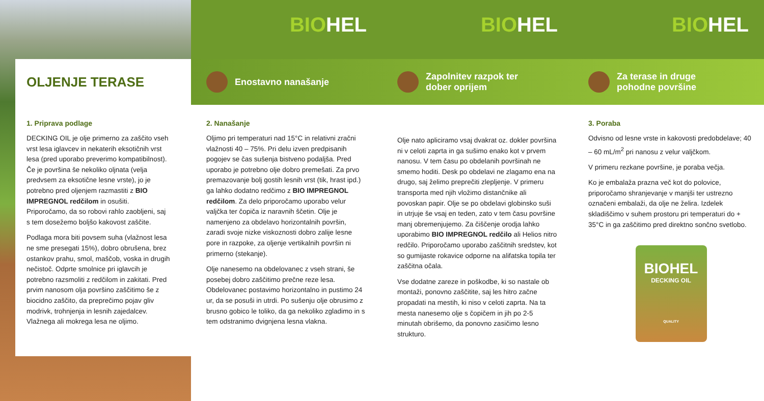BIOHEL BIOHEL BIOHEL
OLJENJE TERASE
Enostavno nanašanje Zapolnitev razpok ter
dober oprijem
Za terase in druge
pohodne površine
1. Priprava podlage
DECKING OIL je olje primerno za zaščito vseh vrst lesa iglavcev in nekaterih eksotičnih vrst lesa (pred uporabo preverimo kompatibilnost). Če je površina še nekoliko oljnata (velja predvsem za eksotične lesne vrste), jo je potrebno pred oljenjem razmastiti z BIO IMPREGNOL redčilom in osušiti. Priporočamo, da so robovi rahlo zaobljeni, saj s tem dosežemo boljšo kakovost zaščite.
Podlaga mora biti povsem suha (vlažnost lesa ne sme presegati 15%), dobro obrušena, brez ostankov prahu, smol, maščob, voska in drugih nečistoč. Odprte smolnice pri iglavcih je potrebno razsmoliti z redčilom in zakitati. Pred prvim nanosom olja površino zaščitimo še z biocidno zaščito, da preprečimo pojav gliv modrivk, trohnjenja in lesnih zajedalcev. Vlažnega ali mokrega lesa ne oljimo.
2. Nanašanje
Oljimo pri temperaturi nad 15°C in relativni zračni vlažnosti 40 – 75%. Pri delu izven predpisanih pogojev se čas sušenja bistveno podaljša. Pred uporabo je potrebno olje dobro premešati. Za prvo premazovanje bolj gostih lesnih vrst (tik, hrast ipd.) ga lahko dodatno redčimo z BIO IMPREGNOL redčilom. Za delo priporočamo uporabo velur valjčka ter čopiča iz naravnih ščetin. Olje je namenjeno za obdelavo horizontalnih površin, zaradi svoje nizke viskoznosti dobro zalije lesne pore in razpoke, za oljenje vertikalnih površin ni primerno (stekanje).
Olje nanesemo na obdelovanec z vseh strani, še posebej dobro zaščitimo prečne reze lesa. Obdelovanec postavimo horizontalno in pustimo 24 ur, da se posuši in utrdi. Po sušenju olje obrusimo z brusno gobico le toliko, da ga nekoliko zgladimo in s tem odstranimo dvignjena lesna vlakna.
Olje nato apliciramo vsaj dvakrat oz. dokler površina ni v celoti zaprta in ga sušimo enako kot v prvem nanosu. V tem času po obdelanih površinah ne smemo hoditi. Desk po obdelavi ne zlagamo ena na drugo, saj želimo preprečiti zlepljenje. V primeru transporta med njih vložimo distančnike ali povoskan papir. Olje se po obdelavi globinsko suši in utrjuje še vsaj en teden, zato v tem času površine manj obremenjujemo. Za čiščenje orodja lahko uporabimo BIO IMPREGNOL redčilo ali Helios nitro redčilo. Priporočamo uporabo zaščitnih sredstev, kot so gumijaste rokavice odporne na alifatska topila ter zaščitna očala.
Vse dodatne zareze in poškodbe, ki so nastale ob montaži, ponovno zaščitite, saj les hitro začne propadati na mestih, ki niso v celoti zaprta. Na ta mesta nanesemo olje s čopičem in jih po 2-5 minutah obrišemo, da ponovno zasičimo lesno strukturo.
3. Poraba
Odvisno od lesne vrste in kakovosti predobdelave; 40 – 60 mL/m<sup>2</sup> pri nanosu z velur valjčkom.
V primeru rezkane površine, je poraba večja.
Ko je embalaža prazna več kot do polovice, priporočamo shranjevanje v manjši ter ustrezno označeni embalaži, da olje ne želira. Izdelek skladiščimo v suhem prostoru pri temperaturi do + 35°C in ga zaščitimo pred direktno sončno svetlobo.
BIOHEL
DECKING OIL
QUALITY